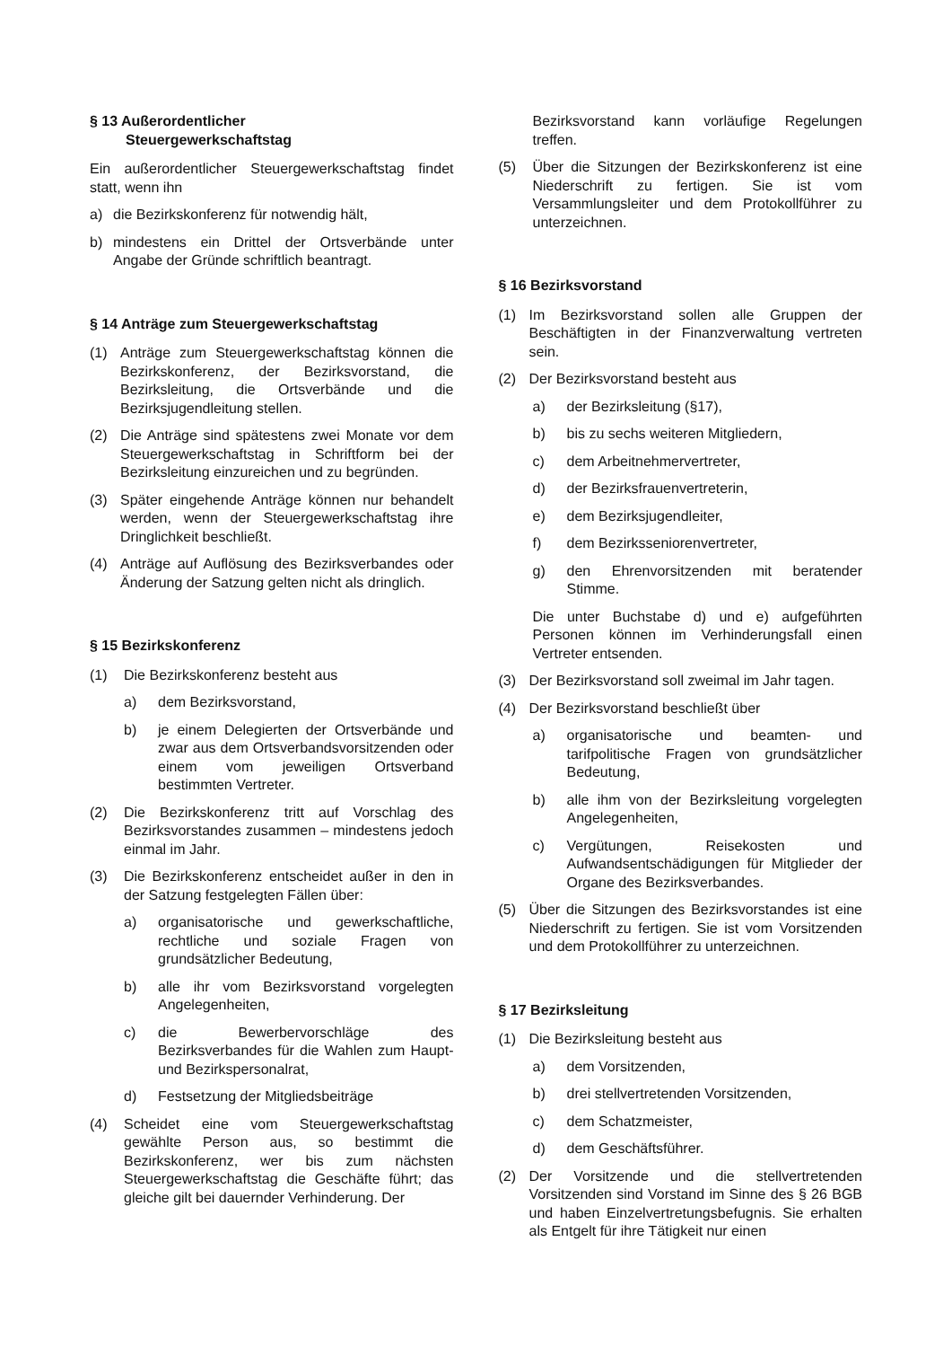§ 13 Außerordentlicher
Steuergewerkschaftstag
Ein außerordentlicher Steuergewerkschaftstag findet statt, wenn ihn
a) die Bezirkskonferenz für notwendig hält,
b) mindestens ein Drittel der Ortsverbände unter Angabe der Gründe schriftlich beantragt.
§ 14 Anträge zum Steuergewerkschaftstag
(1) Anträge zum Steuergewerkschaftstag können die Bezirkskonferenz, der Bezirksvorstand, die Bezirksleitung, die Ortsverbände und die Bezirksjugendleitung stellen.
(2) Die Anträge sind spätestens zwei Monate vor dem Steuergewerkschaftstag in Schriftform bei der Bezirksleitung einzureichen und zu begründen.
(3) Später eingehende Anträge können nur behandelt werden, wenn der Steuergewerkschaftstag ihre Dringlichkeit beschließt.
(4) Anträge auf Auflösung des Bezirksverbandes oder Änderung der Satzung gelten nicht als dringlich.
§ 15 Bezirkskonferenz
(1) Die Bezirkskonferenz besteht aus
a) dem Bezirksvorstand,
b) je einem Delegierten der Ortsverbände und zwar aus dem Ortsverbandsvorsitzenden oder einem vom jeweiligen Ortsverband bestimmten Vertreter.
(2) Die Bezirkskonferenz tritt auf Vorschlag des Bezirksvorstandes zusammen – mindestens jedoch einmal im Jahr.
(3) Die Bezirkskonferenz entscheidet außer in den in der Satzung festgelegten Fällen über:
a) organisatorische und gewerkschaftliche, rechtliche und soziale Fragen von grundsätzlicher Bedeutung,
b) alle ihr vom Bezirksvorstand vorgelegten Angelegenheiten,
c) die Bewerbervorschläge des Bezirksverbandes für die Wahlen zum Haupt- und Bezirkspersonalrat,
d) Festsetzung der Mitgliedsbeiträge
(4) Scheidet eine vom Steuergewerkschaftstag gewählte Person aus, so bestimmt die Bezirkskonferenz, wer bis zum nächsten Steuergewerkschaftstag die Geschäfte führt; das gleiche gilt bei dauernder Verhinderung. Der
Bezirksvorstand kann vorläufige Regelungen treffen.
(5) Über die Sitzungen der Bezirkskonferenz ist eine Niederschrift zu fertigen. Sie ist vom Versammlungsleiter und dem Protokollführer zu unterzeichnen.
§ 16 Bezirksvorstand
(1) Im Bezirksvorstand sollen alle Gruppen der Beschäftigten in der Finanzverwaltung vertreten sein.
(2) Der Bezirksvorstand besteht aus
a) der Bezirksleitung (§17),
b) bis zu sechs weiteren Mitgliedern,
c) dem Arbeitnehmervertreter,
d) der Bezirksfrauenvertreterin,
e) dem Bezirksjugendleiter,
f) dem Bezirksseniorenvertreter,
g) den Ehrenvorsitzenden mit beratender Stimme.
Die unter Buchstabe d) und e) aufgeführten Personen können im Verhinderungsfall einen Vertreter entsenden.
(3) Der Bezirksvorstand soll zweimal im Jahr tagen.
(4) Der Bezirksvorstand beschließt über
a) organisatorische und beamten- und tarifpolitische Fragen von grundsätzlicher Bedeutung,
b) alle ihm von der Bezirksleitung vorgelegten Angelegenheiten,
c) Vergütungen, Reisekosten und Aufwandsentschädigungen für Mitglieder der Organe des Bezirksverbandes.
(5) Über die Sitzungen des Bezirksvorstandes ist eine Niederschrift zu fertigen. Sie ist vom Vorsitzenden und dem Protokollführer zu unterzeichnen.
§ 17 Bezirksleitung
(1) Die Bezirksleitung besteht aus
a) dem Vorsitzenden,
b) drei stellvertretenden Vorsitzenden,
c) dem Schatzmeister,
d) dem Geschäftsführer.
(2) Der Vorsitzende und die stellvertretenden Vorsitzenden sind Vorstand im Sinne des § 26 BGB und haben Einzelvertretungsbefugnis. Sie erhalten als Entgelt für ihre Tätigkeit nur einen